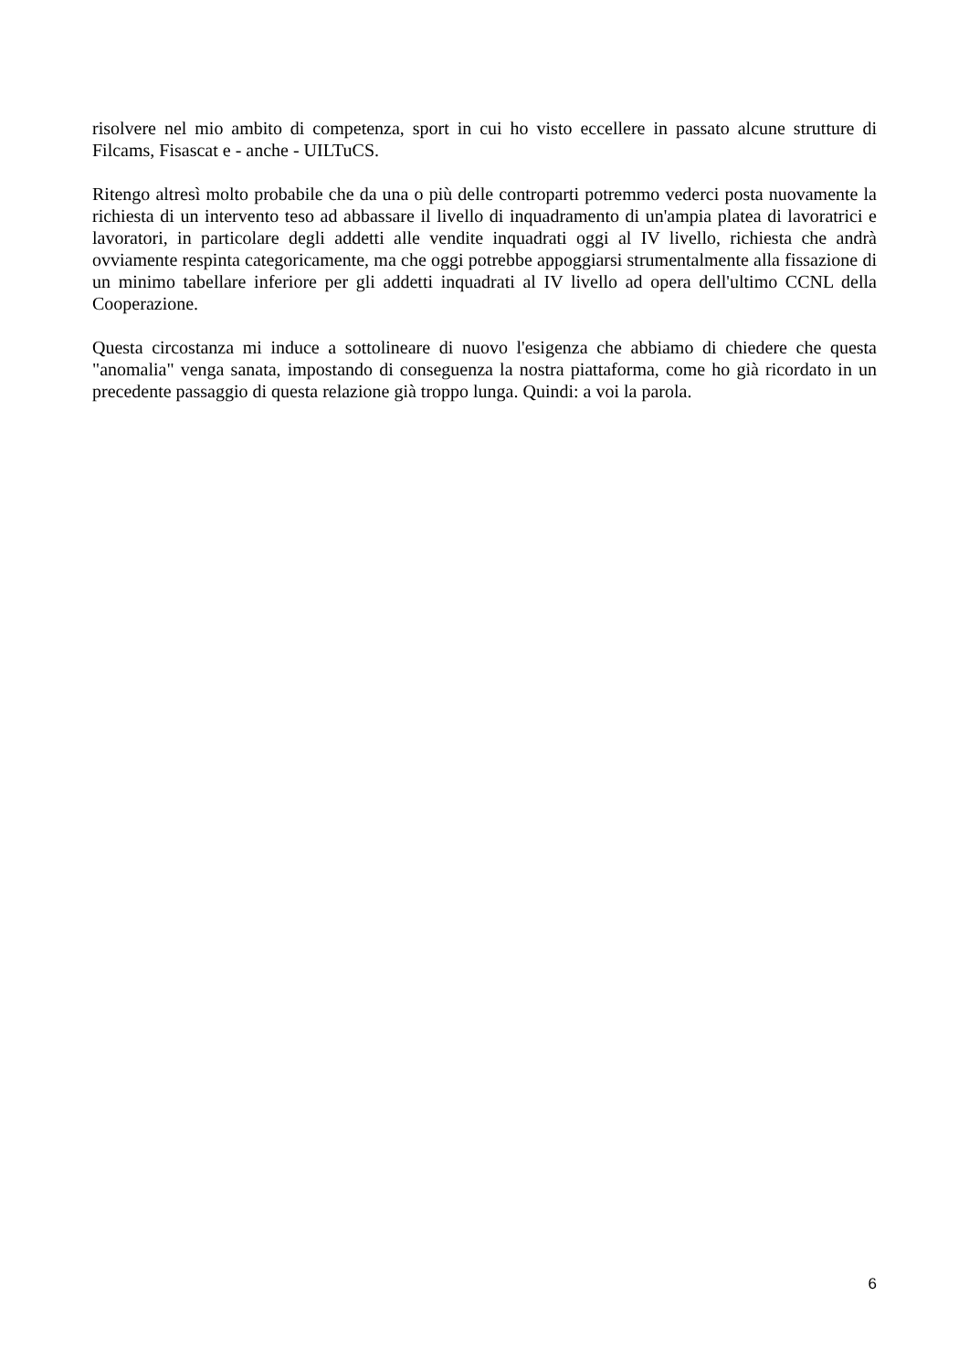risolvere nel mio ambito di competenza, sport in cui ho visto eccellere in passato alcune strutture di Filcams, Fisascat e - anche - UILTuCS.
Ritengo altresì molto probabile che da una o più delle controparti potremmo vederci posta nuovamente la richiesta di un intervento teso ad abbassare il livello di inquadramento di un'ampia platea di lavoratrici e lavoratori, in particolare degli addetti alle vendite inquadrati oggi al IV livello, richiesta che andrà ovviamente respinta categoricamente, ma che oggi potrebbe appoggiarsi strumentalmente alla fissazione di un minimo tabellare inferiore per gli addetti inquadrati al IV livello ad opera dell'ultimo CCNL della Cooperazione.
Questa circostanza mi induce a sottolineare di nuovo l'esigenza che abbiamo di chiedere che questa "anomalia" venga sanata, impostando di conseguenza la nostra piattaforma, come ho già ricordato in un precedente passaggio di questa relazione già troppo lunga. Quindi: a voi la parola.
6